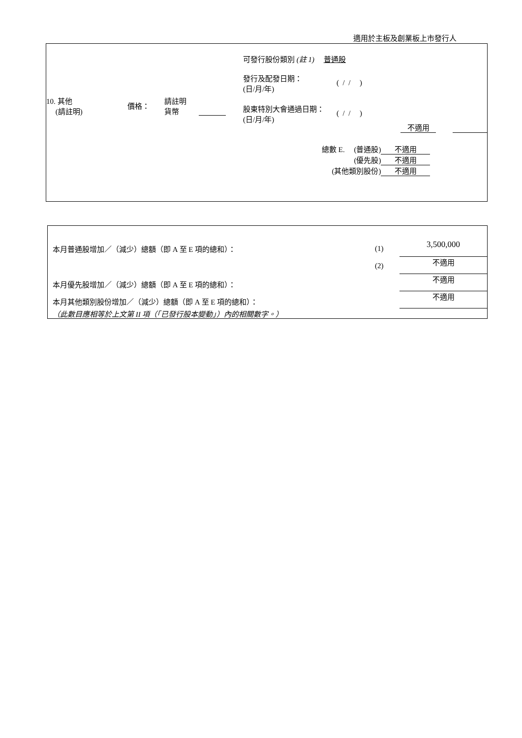適用於主板及創業板上市發行人
| 10. 其他 (請註明) | 價格： | 請註明 貨幣 | | 可發行股份類別 (註 1) 普通股 發行及配發日期： (日/月/年) ( / / ) 股東特別大會通過日期： (日/月/年) ( / / ) |
不適用
| 總數 E. (普通股) | 不適用 |
| (優先股) | 不適用 |
| (其他類別股份) | 不適用 |
| 本月普通股增加／（減少）總額（即 A 至 E 項的總和）： | (1) | 3,500,000 |
| | (2) | 不適用 |
| 本月優先股增加／（減少）總額（即 A 至 E 項的總和）： | | 不適用 |
| 本月其他類別股份增加／（減少）總額（即 A 至 E 項的總和）： | | 不適用 |
| （此數目應相等於上文第 II 項（「已發行股本變動」）內的相關數字。） | | |